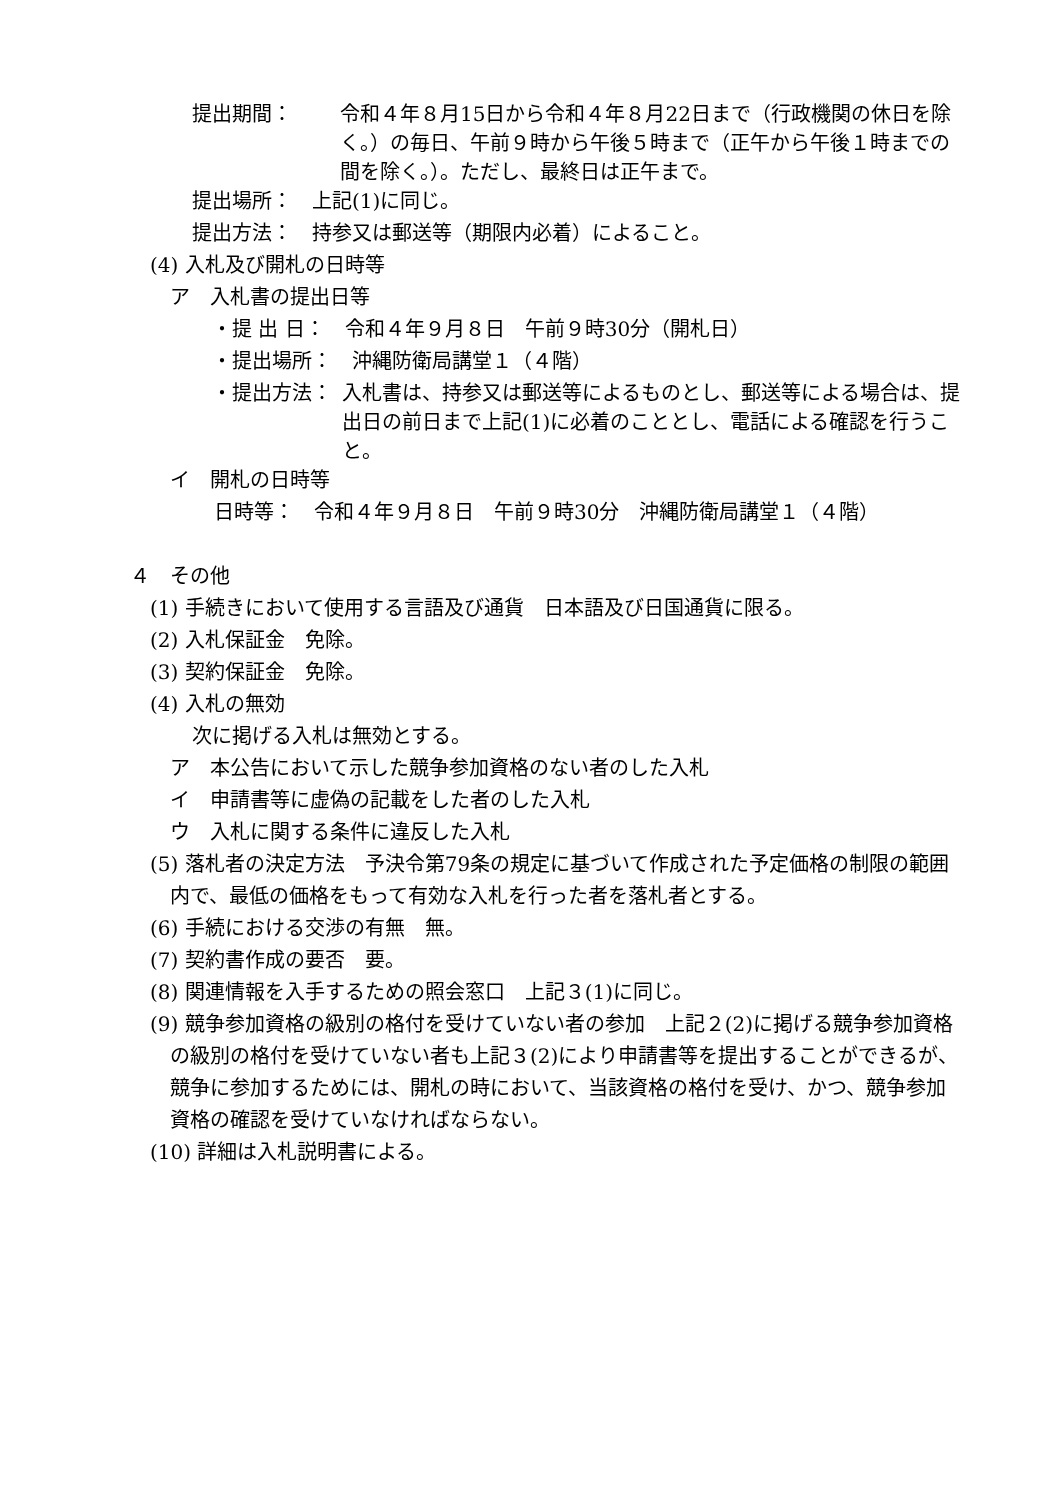提出期間： 令和４年８月15日から令和４年８月22日まで（行政機関の休日を除く。）の毎日、午前９時から午後５時まで（正午から午後１時までの間を除く。）。ただし、最終日は正午まで。
提出場所：　上記(1)に同じ。
提出方法：　持参又は郵送等（期限内必着）によること。
(4) 入札及び開札の日時等
ア　入札書の提出日等
・提 出 日：　令和４年９月８日　午前９時30分（開札日）
・提出場所：　沖縄防衛局講堂１（４階）
・提出方法： 入札書は、持参又は郵送等によるものとし、郵送等による場合は、提出日の前日まで上記(1)に必着のこととし、電話による確認を行うこと。
イ　開札の日時等
日時等：　令和４年９月８日　午前９時30分　沖縄防衛局講堂１（４階）
４　その他
(1) 手続きにおいて使用する言語及び通貨　日本語及び日国通貨に限る。
(2) 入札保証金　免除。
(3) 契約保証金　免除。
(4) 入札の無効
次に掲げる入札は無効とする。
ア　本公告において示した競争参加資格のない者のした入札
イ　申請書等に虚偽の記載をした者のした入札
ウ　入札に関する条件に違反した入札
(5) 落札者の決定方法　予決令第79条の規定に基づいて作成された予定価格の制限の範囲内で、最低の価格をもって有効な入札を行った者を落札者とする。
(6) 手続における交渉の有無　無。
(7) 契約書作成の要否　要。
(8) 関連情報を入手するための照会窓口　上記３(1)に同じ。
(9) 競争参加資格の級別の格付を受けていない者の参加　上記２(2)に掲げる競争参加資格の級別の格付を受けていない者も上記３(2)により申請書等を提出することができるが、競争に参加するためには、開札の時において、当該資格の格付を受け、かつ、競争参加資格の確認を受けていなければならない。
(10) 詳細は入札説明書による。